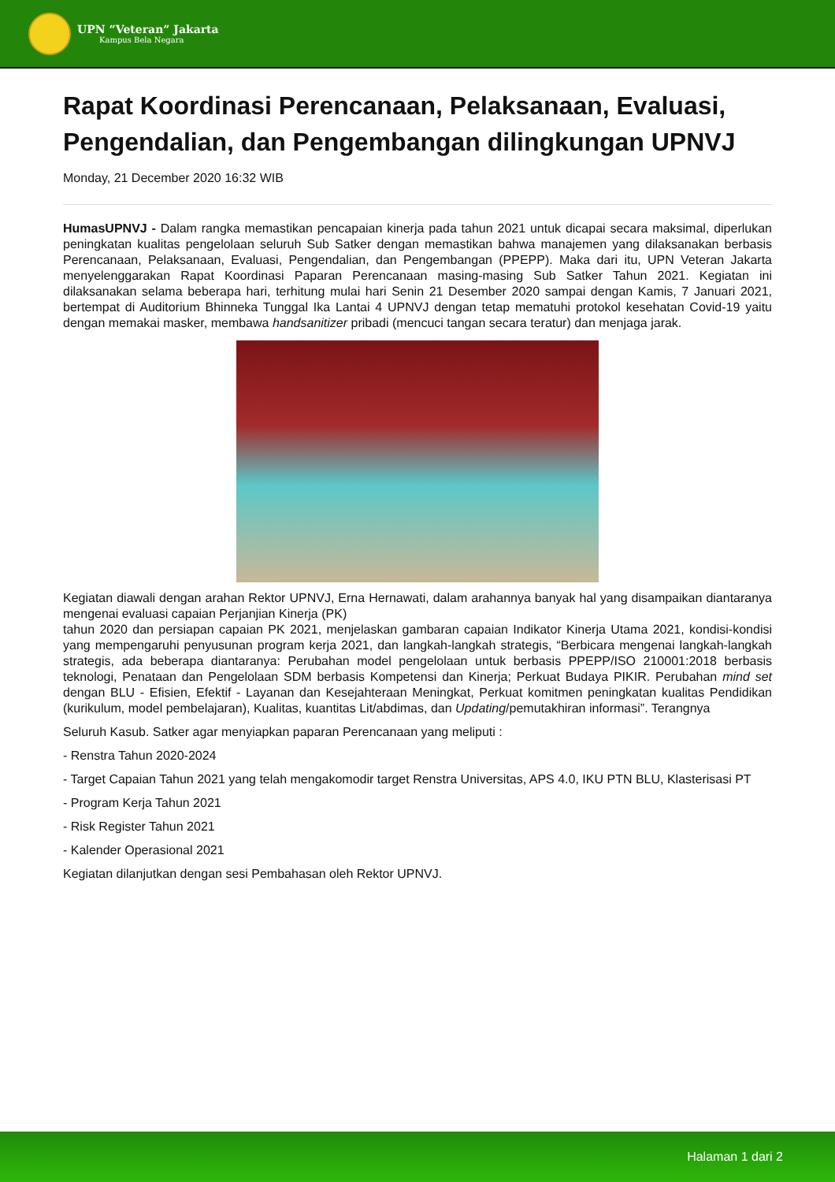UPN “Veteran” Jakarta
Kampus Bela Negara
Rapat Koordinasi Perencanaan, Pelaksanaan, Evaluasi, Pengendalian, dan Pengembangan dilingkungan UPNVJ
Monday, 21 December 2020 16:32 WIB
HumasUPNVJ - Dalam rangka memastikan pencapaian kinerja pada tahun 2021 untuk dicapai secara maksimal, diperlukan peningkatan kualitas pengelolaan seluruh Sub Satker dengan memastikan bahwa manajemen yang dilaksanakan berbasis Perencanaan, Pelaksanaan, Evaluasi, Pengendalian, dan Pengembangan (PPEPP). Maka dari itu, UPN Veteran Jakarta menyelenggarakan Rapat Koordinasi Paparan Perencanaan masing-masing Sub Satker Tahun 2021. Kegiatan ini dilaksanakan selama beberapa hari, terhitung mulai hari Senin 21 Desember 2020 sampai dengan Kamis, 7 Januari 2021, bertempat di Auditorium Bhinneka Tunggal Ika Lantai 4 UPNVJ dengan tetap mematuhi protokol kesehatan Covid-19 yaitu dengan memakai masker, membawa handsanitizer pribadi (mencuci tangan secara teratur) dan menjaga jarak.
Kegiatan diawali dengan arahan Rektor UPNVJ, Erna Hernawati, dalam arahannya banyak hal yang disampaikan diantaranya mengenai evaluasi capaian Perjanjian Kinerja (PK)
tahun 2020 dan persiapan capaian PK 2021, menjelaskan gambaran capaian Indikator Kinerja Utama 2021, kondisi-kondisi yang mempengaruhi penyusunan program kerja 2021, dan langkah-langkah strategis, “Berbicara mengenai langkah-langkah strategis, ada beberapa diantaranya: Perubahan model pengelolaan untuk berbasis PPEPP/ISO 210001:2018 berbasis teknologi, Penataan dan Pengelolaan SDM berbasis Kompetensi dan Kinerja; Perkuat Budaya PIKIR. Perubahan mind set dengan BLU - Efisien, Efektif - Layanan dan Kesejahteraan Meningkat, Perkuat komitmen peningkatan kualitas Pendidikan (kurikulum, model pembelajaran), Kualitas, kuantitas Lit/abdimas, dan Updating/pemutakhiran informasi”. Terangnya
Seluruh Kasub. Satker agar menyiapkan paparan Perencanaan yang meliputi :
- Renstra Tahun 2020-2024
- Target Capaian Tahun 2021 yang telah mengakomodir target Renstra Universitas, APS 4.0, IKU PTN BLU, Klasterisasi PT
- Program Kerja Tahun 2021
- Risk Register Tahun 2021
- Kalender Operasional 2021
Kegiatan dilanjutkan dengan sesi Pembahasan oleh Rektor UPNVJ.
Halaman 1 dari 2